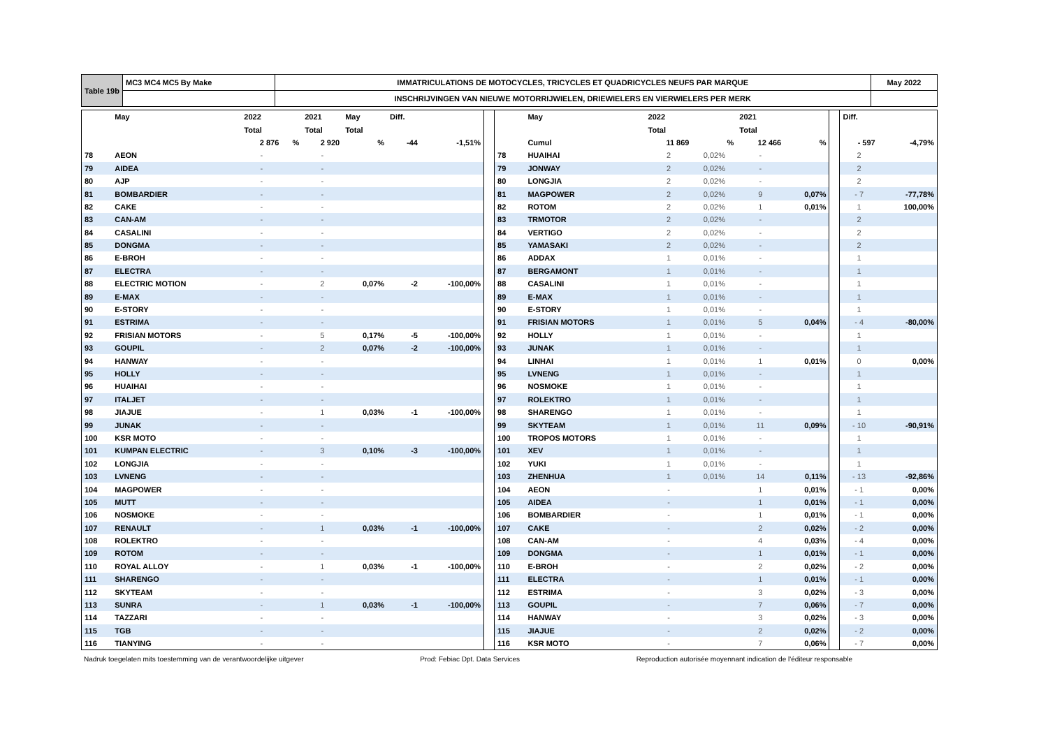| Table 19b | MC3 MC4 MC5 By Make | IMMATRICULATIONS DE MOTOCYCLES, TRICYCLES ET QUADRICYCLES NEUFS PAR MARQUE | May 2022 |
| | | INSCHRIJVINGEN VAN NIEUWE MOTORRIJWIELEN, DRIEWIELERS EN VIERWIELERS PER MERK | |
| | May | 2022 | | 2021 | May | Diff. | | | | May | 2022 | | 2021 | | | Diff. | |
| | | Total | | Total | Total | | | | | | Total | | Total | | | | |
| | | 2 876 | % | 2 920 | % | -44 | -1,51% | | | Cumul | 11 869 | % | 12 466 | % | | - 597 | -4,79% |
| 78 | AEON | - | | - | | | | | 78 | HUAIHAI | 2 | 0,02% | - | | | 2 | |
| 79 | AIDEA | - | | - | | | | | 79 | JONWAY | 2 | 0,02% | - | | | 2 | |
| 80 | AJP | - | | - | | | | | 80 | LONGJIA | 2 | 0,02% | - | | | 2 | |
| 81 | BOMBARDIER | - | | - | | | | | 81 | MAGPOWER | 2 | 0,02% | 9 | 0,07% | | - 7 | -77,78% |
| 82 | CAKE | - | | - | | | | | 82 | ROTOM | 2 | 0,02% | 1 | 0,01% | | 1 | 100,00% |
| 83 | CAN-AM | - | | - | | | | | 83 | TRMOTOR | 2 | 0,02% | - | | | 2 | |
| 84 | CASALINI | - | | - | | | | | 84 | VERTIGO | 2 | 0,02% | - | | | 2 | |
| 85 | DONGMA | - | | - | | | | | 85 | YAMASAKI | 2 | 0,02% | - | | | 2 | |
| 86 | E-BROH | - | | - | | | | | 86 | ADDAX | 1 | 0,01% | - | | | 1 | |
| 87 | ELECTRA | - | | - | | | | | 87 | BERGAMONT | 1 | 0,01% | - | | | 1 | |
| 88 | ELECTRIC MOTION | - | | 2 | 0,07% | -2 | -100,00% | | 88 | CASALINI | 1 | 0,01% | - | | | 1 | |
| 89 | E-MAX | - | | - | | | | | 89 | E-MAX | 1 | 0,01% | - | | | 1 | |
| 90 | E-STORY | - | | - | | | | | 90 | E-STORY | 1 | 0,01% | - | | | 1 | |
| 91 | ESTRIMA | - | | - | | | | | 91 | FRISIAN MOTORS | 1 | 0,01% | 5 | 0,04% | | - 4 | -80,00% |
| 92 | FRISIAN MOTORS | - | | 5 | 0,17% | -5 | -100,00% | | 92 | HOLLY | 1 | 0,01% | - | | | 1 | |
| 93 | GOUPIL | - | | 2 | 0,07% | -2 | -100,00% | | 93 | JUNAK | 1 | 0,01% | - | | | 1 | |
| 94 | HANWAY | - | | - | | | | | 94 | LINHAI | 1 | 0,01% | 1 | 0,01% | | 0 | 0,00% |
| 95 | HOLLY | - | | - | | | | | 95 | LVNENG | 1 | 0,01% | - | | | 1 | |
| 96 | HUAIHAI | - | | - | | | | | 96 | NOSMOKE | 1 | 0,01% | - | | | 1 | |
| 97 | ITALJET | - | | - | | | | | 97 | ROLEKTRO | 1 | 0,01% | - | | | 1 | |
| 98 | JIAJUE | - | | 1 | 0,03% | -1 | -100,00% | | 98 | SHARENGO | 1 | 0,01% | - | | | 1 | |
| 99 | JUNAK | - | | - | | | | | 99 | SKYTEAM | 1 | 0,01% | 11 | 0,09% | | - 10 | -90,91% |
| 100 | KSR MOTO | - | | - | | | | | 100 | TROPOS MOTORS | 1 | 0,01% | - | | | 1 | |
| 101 | KUMPAN ELECTRIC | - | | 3 | 0,10% | -3 | -100,00% | | 101 | XEV | 1 | 0,01% | - | | | 1 | |
| 102 | LONGJIA | - | | - | | | | | 102 | YUKI | 1 | 0,01% | - | | | 1 | |
| 103 | LVNENG | - | | - | | | | | 103 | ZHENHUA | 1 | 0,01% | 14 | 0,11% | | - 13 | -92,86% |
| 104 | MAGPOWER | - | | - | | | | | 104 | AEON | - | | 1 | 0,01% | | - 1 | 0,00% |
| 105 | MUTT | - | | - | | | | | 105 | AIDEA | - | | 1 | 0,01% | | - 1 | 0,00% |
| 106 | NOSMOKE | - | | - | | | | | 106 | BOMBARDIER | - | | 1 | 0,01% | | - 1 | 0,00% |
| 107 | RENAULT | - | | 1 | 0,03% | -1 | -100,00% | | 107 | CAKE | - | | 2 | 0,02% | | - 2 | 0,00% |
| 108 | ROLEKTRO | - | | - | | | | | 108 | CAN-AM | - | | 4 | 0,03% | | - 4 | 0,00% |
| 109 | ROTOM | - | | - | | | | | 109 | DONGMA | - | | 1 | 0,01% | | - 1 | 0,00% |
| 110 | ROYAL ALLOY | - | | 1 | 0,03% | -1 | -100,00% | | 110 | E-BROH | - | | 2 | 0,02% | | - 2 | 0,00% |
| 111 | SHARENGO | - | | - | | | | | 111 | ELECTRA | - | | 1 | 0,01% | | - 1 | 0,00% |
| 112 | SKYTEAM | - | | - | | | | | 112 | ESTRIMA | - | | 3 | 0,02% | | - 3 | 0,00% |
| 113 | SUNRA | - | | 1 | 0,03% | -1 | -100,00% | | 113 | GOUPIL | - | | 7 | 0,06% | | - 7 | 0,00% |
| 114 | TAZZARI | - | | - | | | | | 114 | HANWAY | - | | 3 | 0,02% | | - 3 | 0,00% |
| 115 | TGB | - | | - | | | | | 115 | JIAJUE | - | | 2 | 0,02% | | - 2 | 0,00% |
| 116 | TIANYING | - | | - | | | | | 116 | KSR MOTO | - | | 7 | 0,06% | | - 7 | 0,00% |
Nadruk toegelaten mits toestemming van de verantwoordelijke uitgever Prod: Febiac Dpt. Data Services Reproduction autorisée moyennant indication de l'éditeur responsable